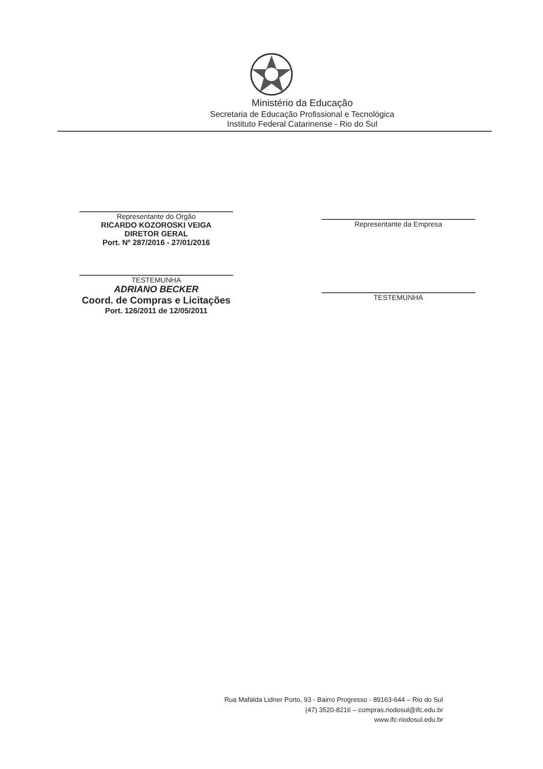Ministério da Educação
Secretaria de Educação Profissional e Tecnológica
Instituto Federal Catarinense - Rio do Sul
Representante do Orgão
RICARDO KOZOROSKI VEIGA
DIRETOR GERAL
Port. Nº 287/2016 - 27/01/2016
TESTEMUNHA
ADRIANO BECKER
Coord. de Compras e Licitações
Port. 126/2011 de 12/05/2011
Representante da Empresa
TESTEMUNHA
Rua Mafalda Lidner Porto, 93 - Bairro Progresso - 89163-644 – Rio do Sul
(47) 3520-8216 – compras.riodosul@ifc.edu.br
www.ifc-riodosul.edu.br